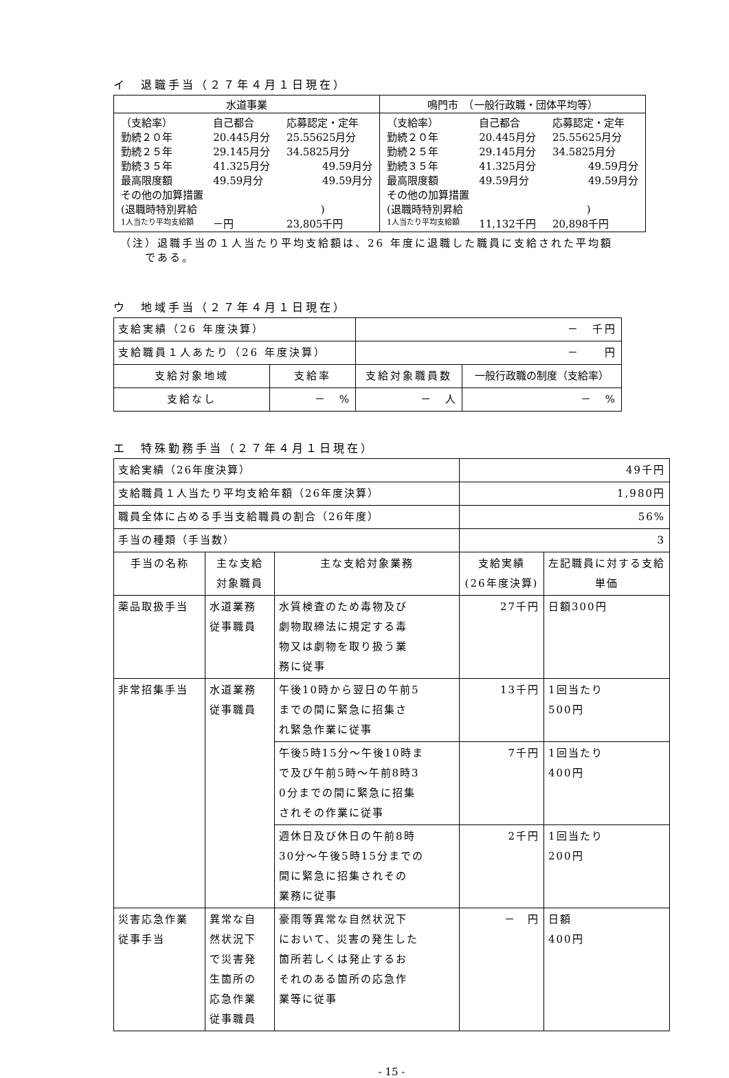イ　退職手当（２７年４月１日現在）
| 水道事業 | 鳴門市 （一般行政職・団体平均等） |
| --- | --- |
| / （支給率） / 自己都合 / 応募認定・定年 / / 勤続２０年 / 20.445月分 / 25.55625月分 / / 勤続２５年 / 29.145月分 / 34.5825月分 / / 勤続３５年 / 41.325月分 / 49.59月分 / / 最高限度額 / 49.59月分 / 49.59月分 / / その他の加算措置 / / / / (退職時特別昇給 ) / / / / 1人当たり平均支給額 / －円 / 23,805千円 / | / （支給率） / 自己都合 / 応募認定・定年 / / 勤続２０年 / 20.445月分 / 25.55625月分 / / 勤続２５年 / 29.145月分 / 34.5825月分 / / 勤続３５年 / 41.325月分 / 49.59月分 / / 最高限度額 / 49.59月分 / 49.59月分 / / その他の加算措置 / / / / (退職時特別昇給 ) / / / / 1人当たり平均支給額 / 11,132千円 / 20,898千円 / |
（注）退職手当の１人当たり平均支給額は、26 年度に退職した職員に支給された平均額
　　である。
ウ　地域手当（２７年４月１日現在）
| 支給実績（26 年度決算） | | － 千円 | |
| 支給職員１人あたり（26 年度決算） | | － 円 | |
| 支給対象地域 | 支給率 | 支給対象職員数 | 一般行政職の制度（支給率） |
| 支給なし | － % | － 人 | － % |
エ　特殊勤務手当（２７年４月１日現在）
| 支給実績（26年度決算） | | | 49千円 | |
| 支給職員１人当たり平均支給年額（26年度決算） | | | 1,980円 | |
| 職員全体に占める手当支給職員の割合（26年度） | | | 56% | |
| 手当の種類（手当数） | | | 3 | |
| 手当の名称 | 主な支給 対象職員 | 主な支給対象業務 | 支給実績 (26年度決算) | 左記職員に対する支給 単価 |
| 薬品取扱手当 | 水道業務 従事職員 | 水質検査のため毒物及び 劇物取締法に規定する毒 物又は劇物を取り扱う業 務に従事 | 27千円 | 日額300円 |
| 非常招集手当 | 水道業務 従事職員 | 午後10時から翌日の午前5 までの間に緊急に招集さ れ緊急作業に従事 | 13千円 | 1回当たり 500円 |
| | | 午後5時15分～午後10時ま で及び午前5時～午前8時3 0分までの間に緊急に招集 されその作業に従事 | 7千円 | 1回当たり 400円 |
| | | 週休日及び休日の午前8時 30分～午後5時15分までの 間に緊急に招集されその 業務に従事 | 2千円 | 1回当たり 200円 |
| 災害応急作業 従事手当 | 異常な自 然状況下 で災害発 生箇所の 応急作業 従事職員 | 豪雨等異常な自然状況下 において、災害の発生した 箇所若しくは発止するお それのある箇所の応急作 業等に従事 | － 円 | 日額 400円 |
- 15 -